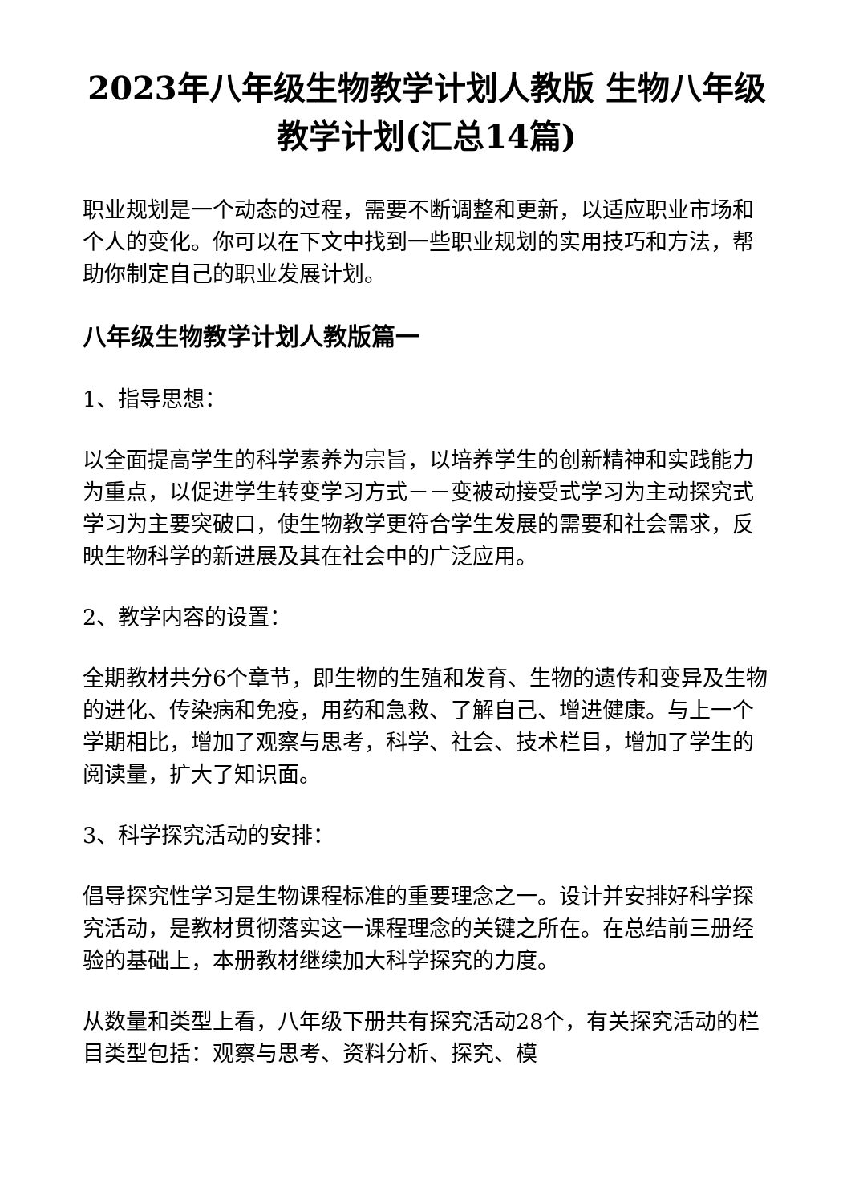2023年八年级生物教学计划人教版 生物八年级教学计划(汇总14篇)
职业规划是一个动态的过程，需要不断调整和更新，以适应职业市场和个人的变化。你可以在下文中找到一些职业规划的实用技巧和方法，帮助你制定自己的职业发展计划。
八年级生物教学计划人教版篇一
1、指导思想：
以全面提高学生的科学素养为宗旨，以培养学生的创新精神和实践能力为重点，以促进学生转变学习方式－－变被动接受式学习为主动探究式学习为主要突破口，使生物教学更符合学生发展的需要和社会需求，反映生物科学的新进展及其在社会中的广泛应用。
2、教学内容的设置：
全期教材共分6个章节，即生物的生殖和发育、生物的遗传和变异及生物的进化、传染病和免疫，用药和急救、了解自己、增进健康。与上一个学期相比，增加了观察与思考，科学、社会、技术栏目，增加了学生的阅读量，扩大了知识面。
3、科学探究活动的安排：
倡导探究性学习是生物课程标准的重要理念之一。设计并安排好科学探究活动，是教材贯彻落实这一课程理念的关键之所在。在总结前三册经验的基础上，本册教材继续加大科学探究的力度。
从数量和类型上看，八年级下册共有探究活动28个，有关探究活动的栏目类型包括：观察与思考、资料分析、探究、模